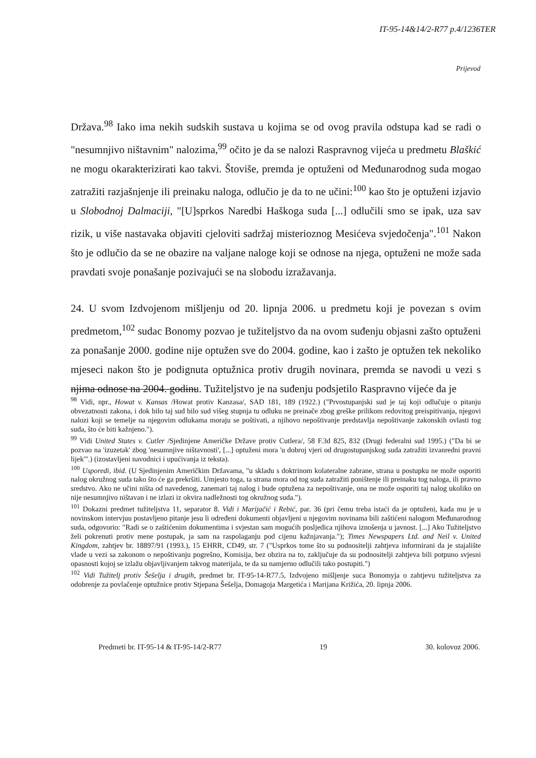IT-95-14&14/2-R77 p.4/1236TER
Prijevod
Država.<sup>98</sup> Iako ima nekih sudskih sustava u kojima se od ovog pravila odstupa kad se radi o "nesumnjivo ništavnim" nalozima,<sup>99</sup> očito je da se nalozi Raspravnog vijeća u predmetu Blaškić ne mogu okarakterizirati kao takvi. Štoviše, premda je optuženi od Međunarodnog suda mogao zatražiti razjašnjenje ili preinaku naloga, odlučio je da to ne učini:<sup>100</sup> kao što je optuženi izjavio u Slobodnoj Dalmaciji, "[U]sprkos Naredbi Haškoga suda [...] odlučili smo se ipak, uza sav rizik, u više nastavaka objaviti cjeloviti sadržaj misterioznog Mesićeva svjedočenja".<sup>101</sup> Nakon što je odlučio da se ne obazire na valjane naloge koji se odnose na njega, optuženi ne može sada pravdati svoje ponašanje pozivajući se na slobodu izražavanja.
24. U svom Izdvojenom mišljenju od 20. lipnja 2006. u predmetu koji je povezan s ovim predmetom,<sup>102</sup> sudac Bonomy pozvao je tužiteljstvo da na ovom suđenju objasni zašto optuženi za ponašanje 2000. godine nije optužen sve do 2004. godine, kao i zašto je optužen tek nekoliko mjeseci nakon što je podignuta optužnica protiv drugih novinara, premda se navodi u vezi s njima odnose na 2004. godinu. Tužiteljstvo je na suđenju podsjetilo Raspravno vijeće da je
<sup>98</sup> Vidi, npr., Howat v. Kansas /Howat protiv Kanzasa/, SAD 181, 189 (1922.) ("Prvostupanjski sud je taj koji odlučuje o pitanju obvezatnosti zakona, i dok bilo taj sud bilo sud višeg stupnja tu odluku ne preinače zbog greške prilikom redovitog preispitivanja, njegovi nalozi koji se temelje na njegovim odlukama moraju se poštivati, a njihovo nepoštivanje predstavlja nepoštivanje zakonskih ovlasti tog suda, što će biti kažnjeno.").
<sup>99</sup> Vidi United States v. Cutler /Sjedinjene Američke Države protiv Cutlera/, 58 F.3d 825, 832 (Drugi federalni sud 1995.) ("Da bi se pozvao na 'izuzetak' zbog 'nesumnjive ništavnosti', [...] optuženi mora 'u dobroj vjeri od drugostupanjskog suda zatražiti izvanredni pravni lijek'".) (izostavljeni navodnici i upućivanja iz teksta).
<sup>100</sup> Usporedi, ibid. (U Sjedinjenim Američkim Državama, "u skladu s doktrinom kolateralne zabrane, strana u postupku ne može osporiti nalog okružnog suda tako što će ga prekršiti. Umjesto toga, ta strana mora od tog suda zatražiti poništenje ili preinaku tog naloga, ili pravno sredstvo. Ako ne učini ništa od navedenog, zanemari taj nalog i bude optužena za nepoštivanje, ona ne može osporiti taj nalog ukoliko on nije nesumnjivo ništavan i ne izlazi iz okvira nadležnosti tog okružnog suda.").
<sup>101</sup> Dokazni predmet tužiteljstva 11, separator 8. Vidi i Marijačić i Rebić, par. 36 (pri čemu treba istaći da je optuženi, kada mu je u novinskom intervjuu postavljeno pitanje jesu li određeni dokumenti objavljeni u njegovim novinama bili zaštićeni nalogom Međunarodnog suda, odgovorio: "Radi se o zaštićenim dokumentima i svjestan sam mogućih posljedica njihova iznošenja u javnost. [...] Ako Tužiteljstvo želi pokrenuti protiv mene postupak, ja sam na raspolaganju pod cijenu kažnjavanja."); Times Newspapers Ltd. and Neil v. United Kingdom, zahtjev br. 18897/91 (1993.), 15 EHRR, CD49, str. 7 ("Usprkos tome što su podnositelji zahtjeva informirani da je stajalište vlade u vezi sa zakonom o nepoštivanju pogrešno, Komisija, bez obzira na to, zaključuje da su podnositelji zahtjeva bili potpuno svjesni opasnosti kojoj se izlažu objavljivanjem takvog materijala, te da su namjerno odlučili tako postupiti.")
<sup>102</sup> Vidi Tužitelj protiv Šešelja i drugih, predmet br. IT-95-14-R77.5, Izdvojeno mišljenje suca Bonomyja o zahtjevu tužiteljstva za odobrenje za povlačenje optužnice protiv Stjepana Šešelja, Domagoja Margetića i Marijana Križića, 20. lipnja 2006.
Predmeti br. IT-95-14 & IT-95-14/2-R77 19 30. kolovoz 2006.